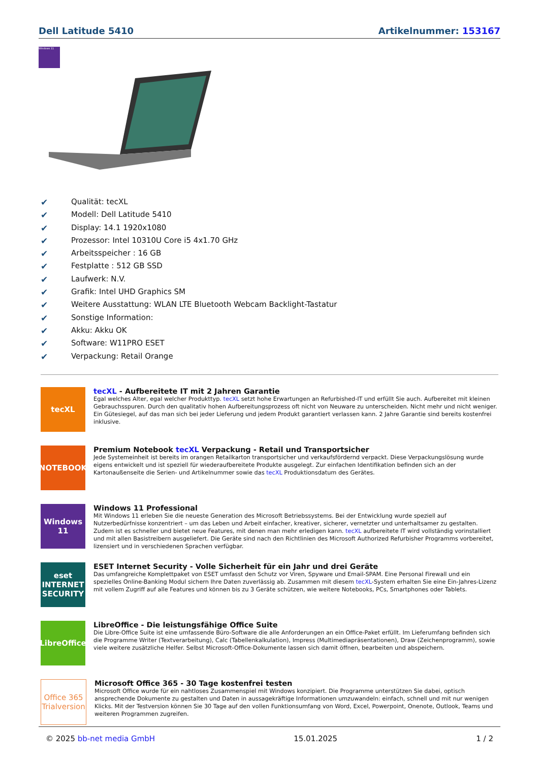Dell Latitude 5410 Artikelnummer: 153167
Windows 11
✔ Qualität: tecXL
✔ Modell: Dell Latitude 5410
✔ Display: 14.1 1920x1080
✔ Prozessor: Intel 10310U Core i5 4x1.70 GHz
✔ Arbeitsspeicher : 16 GB
✔ Festplatte : 512 GB SSD
✔ Laufwerk: N.V.
✔ Grafik: Intel UHD Graphics SM
✔ Weitere Ausstattung: WLAN LTE Bluetooth Webcam Backlight-Tastatur
✔ Sonstige Information:
✔ Akku: Akku OK
✔ Software: W11PRO ESET
✔ Verpackung: Retail Orange
tecXL
tecXL - Aufbereitete IT mit 2 Jahren Garantie
Egal welches Alter, egal welcher Produkttyp. tecXL setzt hohe Erwartungen an Refurbished-IT und erfüllt Sie auch. Aufbereitet mit kleinen Gebrauchsspuren. Durch den qualitativ hohen Aufbereitungsprozess oft nicht von Neuware zu unterscheiden. Nicht mehr und nicht weniger. Ein Gütesiegel, auf das man sich bei jeder Lieferung und jedem Produkt garantiert verlassen kann. 2 Jahre Garantie sind bereits kostenfrei inklusive.
NOTEBOOK
Premium Notebook tecXL Verpackung - Retail und Transportsicher
Jede Systemeinheit ist bereits im orangen Retailkarton transportsicher und verkaufsfördernd verpackt. Diese Verpackungslösung wurde eigens entwickelt und ist speziell für wiederaufbereitete Produkte ausgelegt. Zur einfachen Identifikation befinden sich an der Kartonaußenseite die Serien- und Artikelnummer sowie das tecXL Produktionsdatum des Gerätes.
Windows 11
Windows 11 Professional
Mit Windows 11 erleben Sie die neueste Generation des Microsoft Betriebssystems. Bei der Entwicklung wurde speziell auf Nutzerbedürfnisse konzentriert – um das Leben und Arbeit einfacher, kreativer, sicherer, vernetzter und unterhaltsamer zu gestalten. Zudem ist es schneller und bietet neue Features, mit denen man mehr erledigen kann. tecXL aufbereitete IT wird vollständig vorinstalliert und mit allen Basistreibern ausgeliefert. Die Geräte sind nach den Richtlinien des Microsoft Authorized Refurbisher Programms vorbereitet, lizensiert und in verschiedenen Sprachen verfügbar.
eset
INTERNET SECURITY
ESET Internet Security - Volle Sicherheit für ein Jahr und drei Geräte
Das umfangreiche Komplettpaket von ESET umfasst den Schutz vor Viren, Spyware und Email-SPAM. Eine Personal Firewall und ein spezielles Online-Banking Modul sichern Ihre Daten zuverlässig ab. Zusammen mit diesem tecXL-System erhalten Sie eine Ein-Jahres-Lizenz mit vollem Zugriff auf alle Features und können bis zu 3 Geräte schützen, wie weitere Notebooks, PCs, Smartphones oder Tablets.
LibreOffice
LibreOffice - Die leistungsfähige Office Suite
Die Libre-Office Suite ist eine umfassende Büro-Software die alle Anforderungen an ein Office-Paket erfüllt. Im Lieferumfang befinden sich die Programme Writer (Textverarbeitung), Calc (Tabellenkalkulation), Impress (Multimediapräsentationen), Draw (Zeichenprogramm), sowie viele weitere zusätzliche Helfer. Selbst Microsoft-Office-Dokumente lassen sich damit öffnen, bearbeiten und abspeichern.
Office 365
Trialversion
Microsoft Office 365 - 30 Tage kostenfrei testen
Microsoft Office wurde für ein nahtloses Zusammenspiel mit Windows konzipiert. Die Programme unterstützen Sie dabei, optisch ansprechende Dokumente zu gestalten und Daten in aussagekräftige Informationen umzuwandeln: einfach, schnell und mit nur wenigen Klicks. Mit der Testversion können Sie 30 Tage auf den vollen Funktionsumfang von Word, Excel, Powerpoint, Onenote, Outlook, Teams und weiteren Programmen zugreifen.
© 2025 bb-net media GmbH 15.01.2025 1 / 2